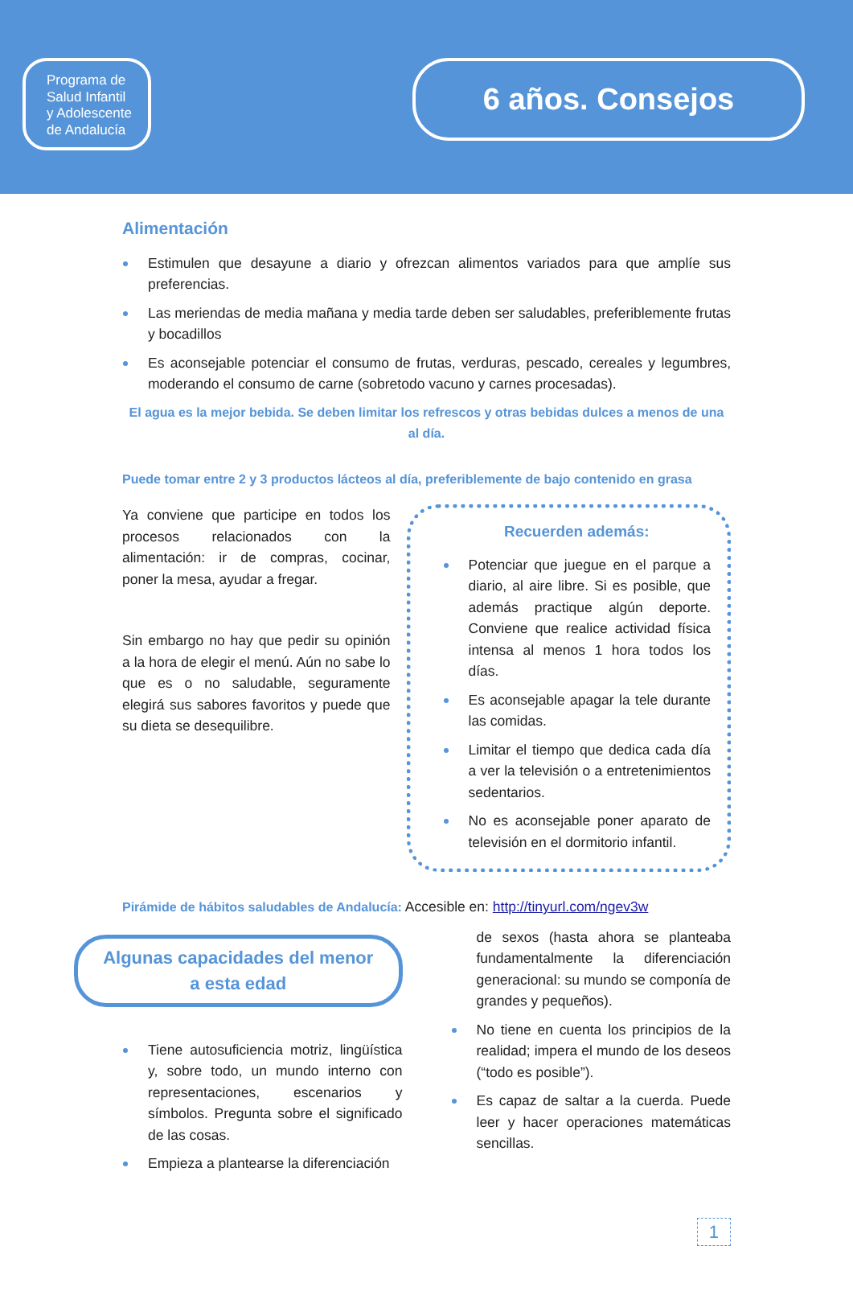Programa de
Salud Infantil
y Adolescente
de Andalucía
6 años. Consejos
Alimentación
Estimulen que desayune a diario y ofrezcan alimentos variados para que amplíe sus preferencias.
Las meriendas de media mañana y media tarde deben ser saludables, preferiblemente frutas y bocadillos
Es aconsejable potenciar el consumo de frutas, verduras, pescado, cereales y legumbres, moderando el consumo de carne (sobretodo vacuno y carnes procesadas).
El agua es la mejor bebida. Se deben limitar los refrescos y otras bebidas dulces a menos de una al día.
Puede tomar entre 2 y 3 productos lácteos al día, preferiblemente de bajo contenido en grasa
Ya conviene que participe en todos los procesos relacionados con la alimentación: ir de compras, cocinar, poner la mesa, ayudar a fregar.
Sin embargo no hay que pedir su opinión a la hora de elegir el menú. Aún no sabe lo que es o no saludable, seguramente elegirá sus sabores favoritos y puede que su dieta se desequilibre.
Recuerden además:
Potenciar que juegue en el parque a diario, al aire libre. Si es posible, que además practique algún deporte. Conviene que realice actividad física intensa al menos 1 hora todos los días.
Es aconsejable apagar la tele durante las comidas.
Limitar el tiempo que dedica cada día a ver la televisión o a entretenimientos sedentarios.
No es aconsejable poner aparato de televisión en el dormitorio infantil.
Pirámide de hábitos saludables de Andalucía: Accesible en: http://tinyurl.com/ngev3w
Algunas capacidades del menor
a esta edad
Tiene autosuficiencia motriz, lingüística y, sobre todo, un mundo interno con representaciones, escenarios y símbolos. Pregunta sobre el significado de las cosas.
Empieza a plantearse la diferenciación
de sexos (hasta ahora se planteaba fundamentalmente la diferenciación generacional: su mundo se componía de grandes y pequeños).
No tiene en cuenta los principios de la realidad; impera el mundo de los deseos (“todo es posible”).
Es capaz de saltar a la cuerda. Puede leer y hacer operaciones matemáticas sencillas.
1